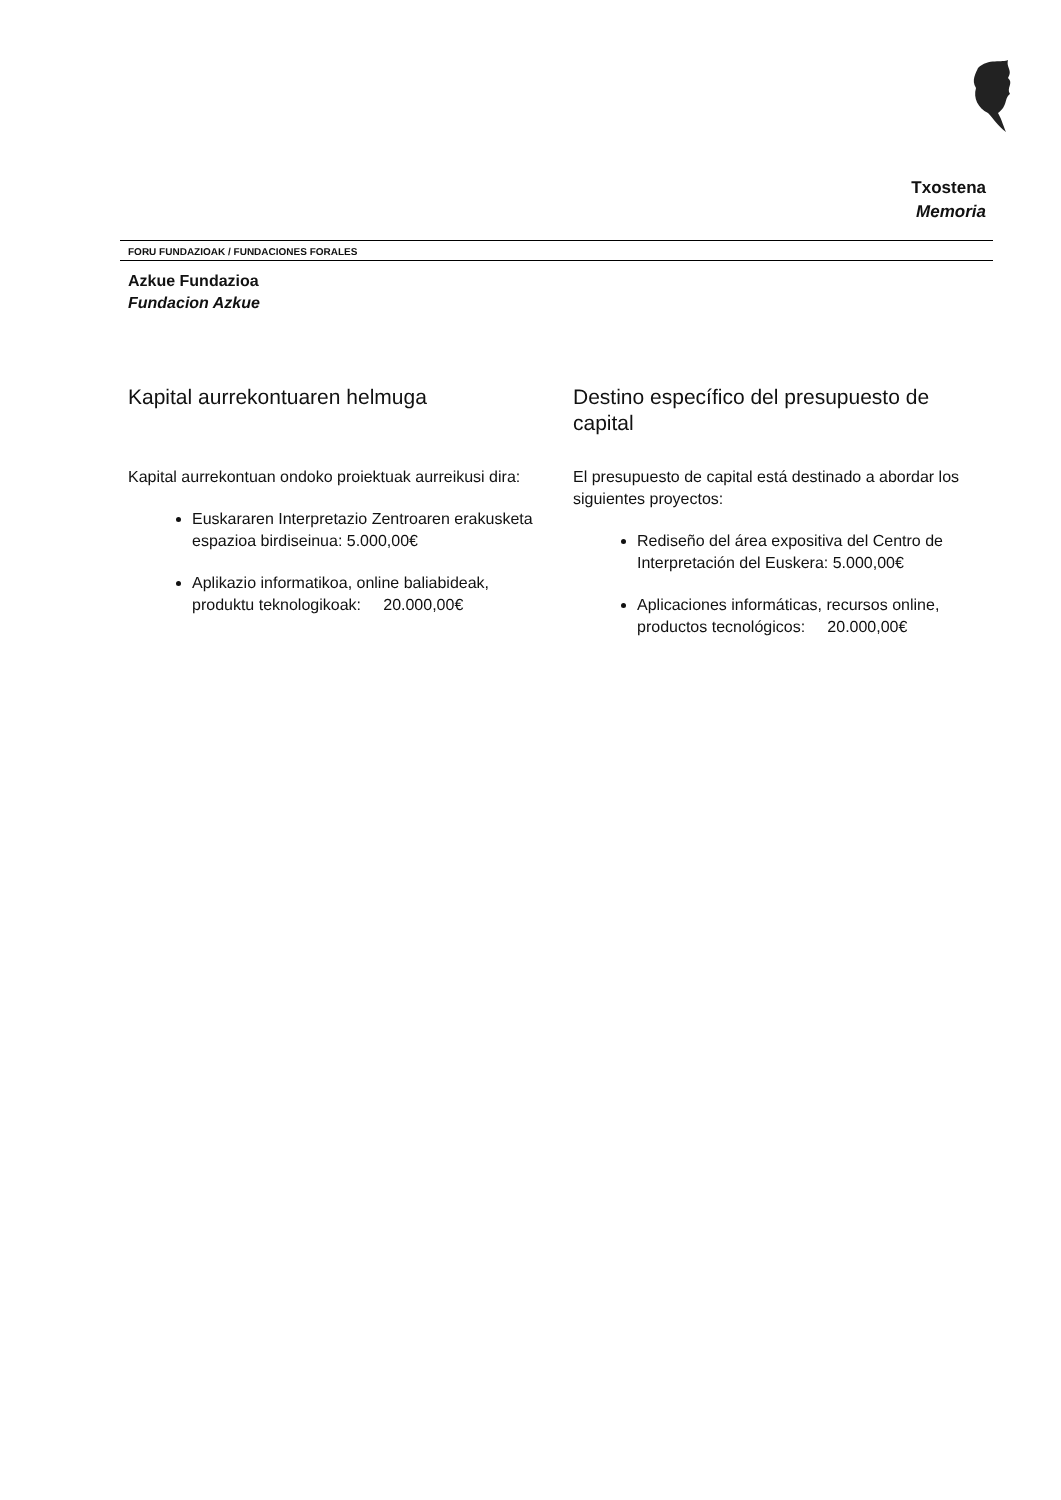Txostena
Memoria
FORU FUNDAZIOAK / FUNDACIONES FORALES
Azkue Fundazioa
Fundacion Azkue
Kapital aurrekontuaren helmuga
Kapital aurrekontuan ondoko proiektuak aurreikusi dira:
Euskararen Interpretazio Zentroaren erakusketa espazioa birdiseinua: 5.000,00€
Aplikazio informatikoa, online baliabideak, produktu teknologikoak: 20.000,00€
Destino específico del presupuesto de capital
El presupuesto de capital está destinado a abordar los siguientes proyectos:
Rediseño del área expositiva del Centro de Interpretación del Euskera: 5.000,00€
Aplicaciones informáticas, recursos online, productos tecnológicos: 20.000,00€